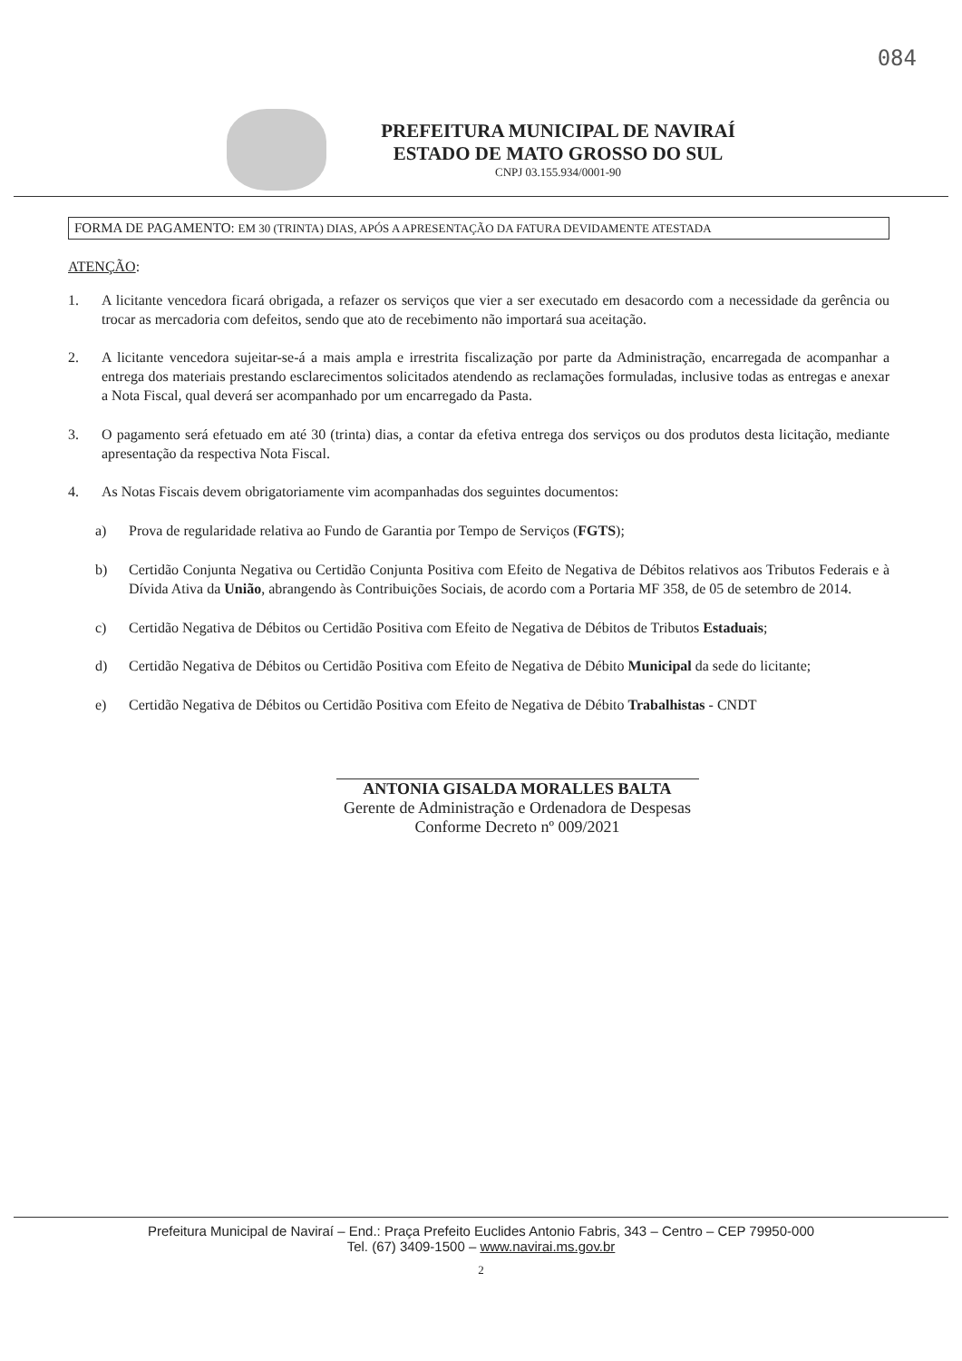084
PREFEITURA MUNICIPAL DE NAVIRAÍ
ESTADO DE MATO GROSSO DO SUL
CNPJ 03.155.934/0001-90
FORMA DE PAGAMENTO: EM 30 (TRINTA) DIAS, APÓS A APRESENTAÇÃO DA FATURA DEVIDAMENTE ATESTADA
ATENÇÃO:
1. A licitante vencedora ficará obrigada, a refazer os serviços que vier a ser executado em desacordo com a necessidade da gerência ou trocar as mercadoria com defeitos, sendo que ato de recebimento não importará sua aceitação.
2. A licitante vencedora sujeitar-se-á a mais ampla e irrestrita fiscalização por parte da Administração, encarregada de acompanhar a entrega dos materiais prestando esclarecimentos solicitados atendendo as reclamações formuladas, inclusive todas as entregas e anexar a Nota Fiscal, qual deverá ser acompanhado por um encarregado da Pasta.
3. O pagamento será efetuado em até 30 (trinta) dias, a contar da efetiva entrega dos serviços ou dos produtos desta licitação, mediante apresentação da respectiva Nota Fiscal.
4. As Notas Fiscais devem obrigatoriamente vim acompanhadas dos seguintes documentos:
a) Prova de regularidade relativa ao Fundo de Garantia por Tempo de Serviços (FGTS);
b) Certidão Conjunta Negativa ou Certidão Conjunta Positiva com Efeito de Negativa de Débitos relativos aos Tributos Federais e à Dívida Ativa da União, abrangendo às Contribuições Sociais, de acordo com a Portaria MF 358, de 05 de setembro de 2014.
c) Certidão Negativa de Débitos ou Certidão Positiva com Efeito de Negativa de Débitos de Tributos Estaduais;
d) Certidão Negativa de Débitos ou Certidão Positiva com Efeito de Negativa de Débito Municipal da sede do licitante;
e) Certidão Negativa de Débitos ou Certidão Positiva com Efeito de Negativa de Débito Trabalhistas - CNDT
ANTONIA GISALDA MORALLES BALTA
Gerente de Administração e Ordenadora de Despesas
Conforme Decreto nº 009/2021
Prefeitura Municipal de Naviraí – End.: Praça Prefeito Euclides Antonio Fabris, 343 – Centro – CEP 79950-000
Tel. (67) 3409-1500 – www.navirai.ms.gov.br
2